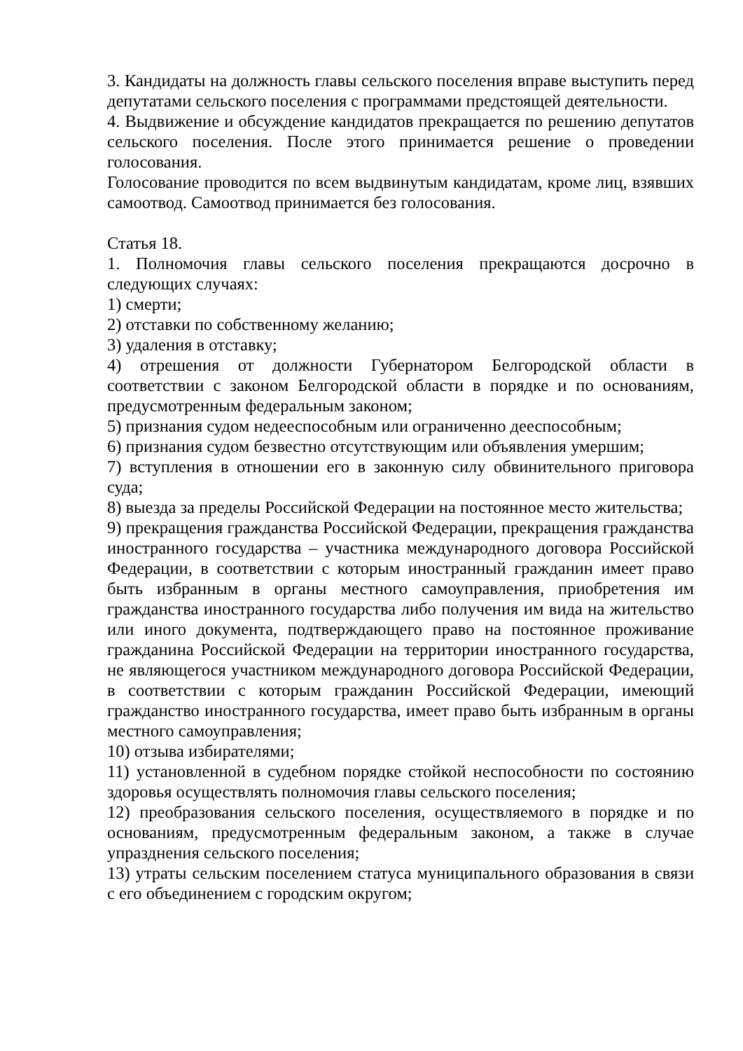3. Кандидаты на должность главы сельского поселения вправе выступить перед депутатами сельского поселения с программами предстоящей деятельности.
4. Выдвижение и обсуждение кандидатов прекращается по решению депутатов сельского поселения. После этого принимается решение о проведении голосования.
Голосование проводится по всем выдвинутым кандидатам, кроме лиц, взявших самоотвод. Самоотвод принимается без голосования.
Статья 18.
1. Полномочия главы сельского поселения прекращаются досрочно в следующих случаях:
1) смерти;
2) отставки по собственному желанию;
3) удаления в отставку;
4) отрешения от должности Губернатором Белгородской области в соответствии с законом Белгородской области в порядке и по основаниям, предусмотренным федеральным законом;
5) признания судом недееспособным или ограниченно дееспособным;
6) признания судом безвестно отсутствующим или объявления умершим;
7) вступления в отношении его в законную силу обвинительного приговора суда;
8) выезда за пределы Российской Федерации на постоянное место жительства;
9) прекращения гражданства Российской Федерации, прекращения гражданства иностранного государства – участника международного договора Российской Федерации, в соответствии с которым иностранный гражданин имеет право быть избранным в органы местного самоуправления, приобретения им гражданства иностранного государства либо получения им вида на жительство или иного документа, подтверждающего право на постоянное проживание гражданина Российской Федерации на территории иностранного государства, не являющегося участником международного договора Российской Федерации, в соответствии с которым гражданин Российской Федерации, имеющий гражданство иностранного государства, имеет право быть избранным в органы местного самоуправления;
10) отзыва избирателями;
11) установленной в судебном порядке стойкой неспособности по состоянию здоровья осуществлять полномочия главы сельского поселения;
12) преобразования сельского поселения, осуществляемого в порядке и по основаниям, предусмотренным федеральным законом, а также в случае упразднения сельского поселения;
13) утраты сельским поселением статуса муниципального образования в связи с его объединением с городским округом;